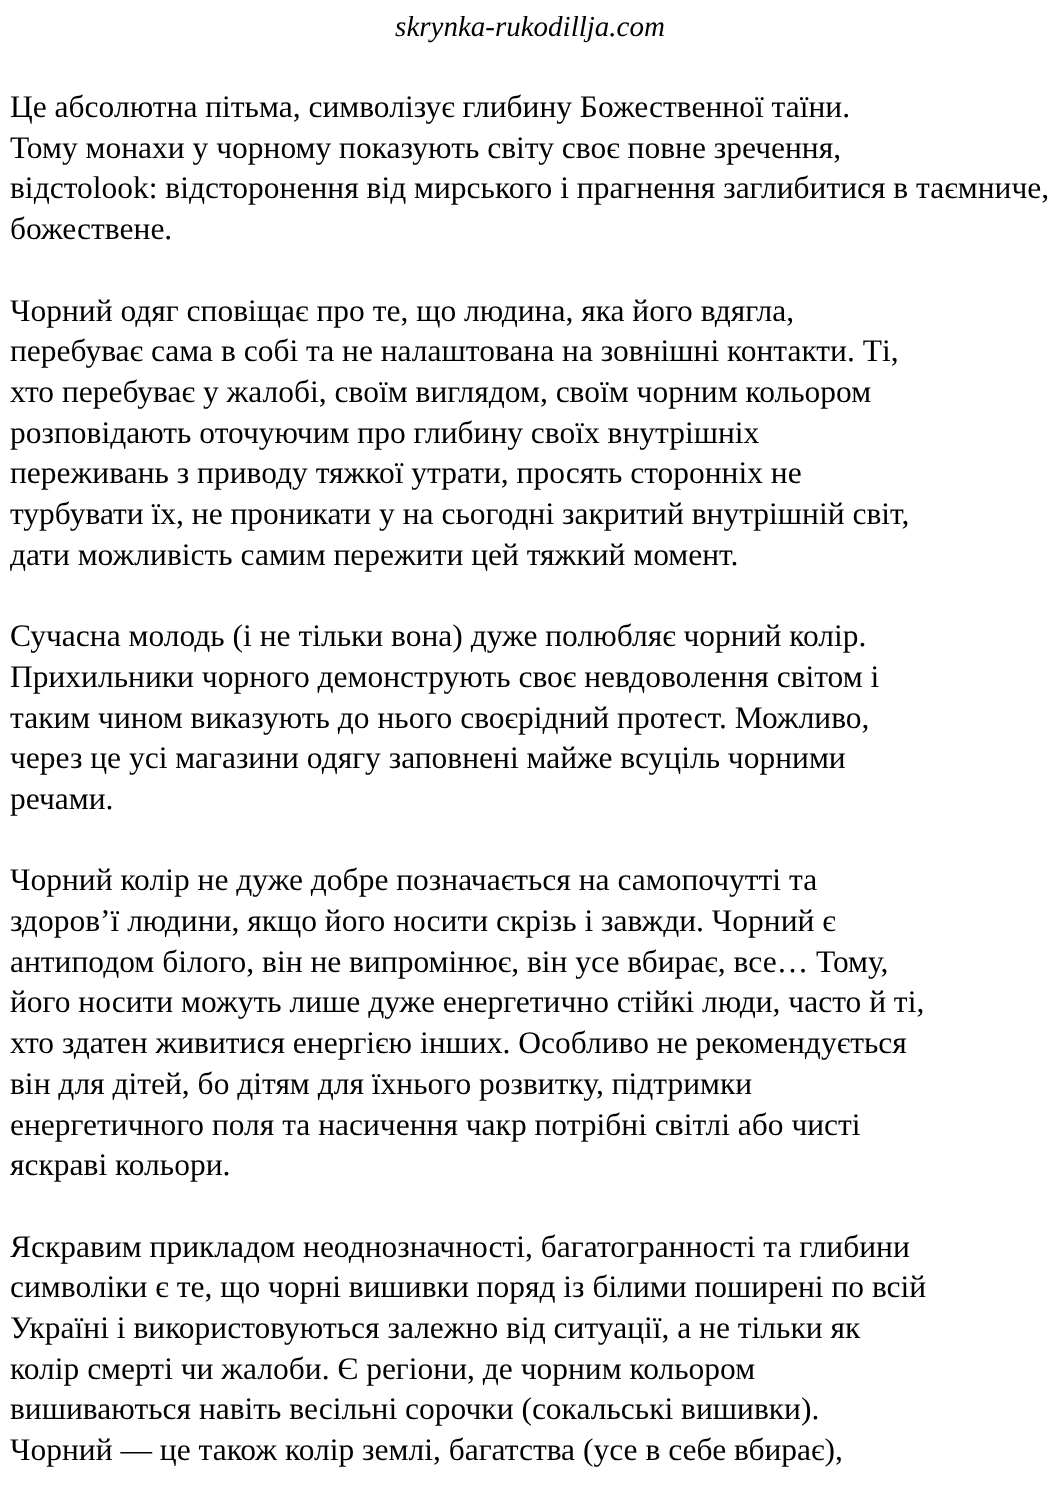skrynka-rukodillja.com
Це абсолютна пітьма, символізує глибину Божественної таїни.
Тому монахи у чорному показують світу своє повне зречення,
відстоlook: відсторонення від мирського і прагнення заглибитися в таємниче,
божествене.
Чорний одяг сповіщає про те, що людина, яка його вдягла,
перебуває сама в собі та не налаштована на зовнішні контакти. Ті,
хто перебуває у жалобі, своїм виглядом, своїм чорним кольором
розповідають оточуючим про глибину своїх внутрішніх
переживань з приводу тяжкої утрати, просять сторонніх не
турбувати їх, не проникати у на сьогодні закритий внутрішній світ,
дати можливість самим пережити цей тяжкий момент.
Сучасна молодь (і не тільки вона) дуже полюбляє чорний колір.
Прихильники чорного демонструють своє невдоволення світом і
таким чином виказують до нього своєрідний протест. Можливо,
через це усі магазини одягу заповнені майже всуціль чорними
речами.
Чорний колір не дуже добре позначається на самопочутті та
здоров’ї людини, якщо його носити скрізь і завжди. Чорний є
антиподом білого, він не випромінює, він усе вбирає, все… Тому,
його носити можуть лише дуже енергетично стійкі люди, часто й ті,
хто здатен живитися енергією інших. Особливо не рекомендується
він для дітей, бо дітям для їхнього розвитку, підтримки
енергетичного поля та насичення чакр потрібні світлі або чисті
яскраві кольори.
Яскравим прикладом неоднозначності, багатогранності та глибини
символіки є те, що чорні вишивки поряд із білими поширені по всій
Україні і використовуються залежно від ситуації, а не тільки як
колір смерті чи жалоби. Є регіони, де чорним кольором
вишиваються навіть весільні сорочки (сокальські вишивки).
Чорний — це також колір землі, багатства (усе в себе вбирає),